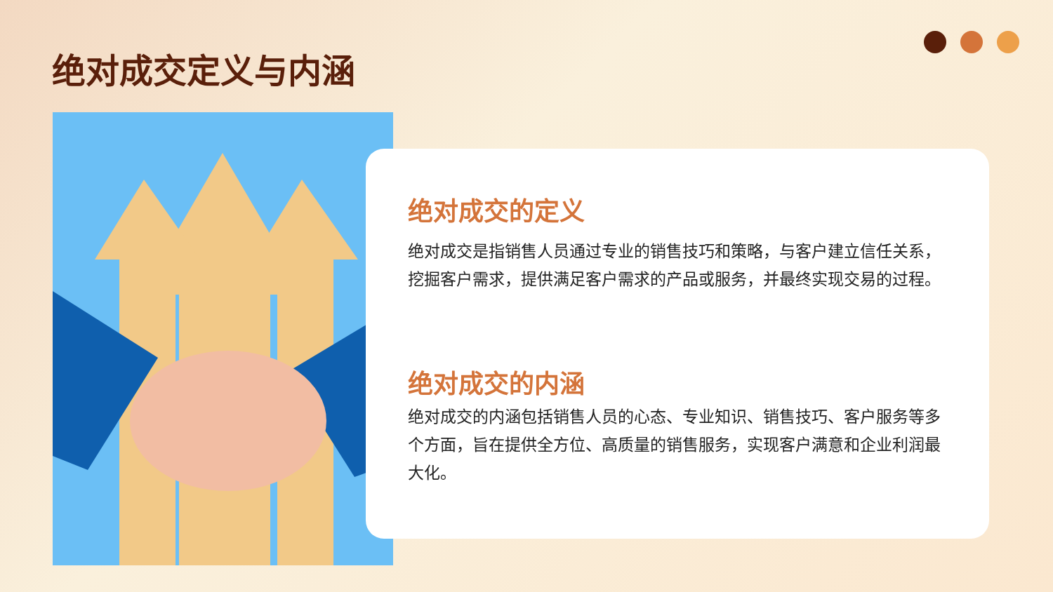绝对成交定义与内涵
绝对成交的定义
绝对成交是指销售人员通过专业的销售技巧和策略，与客户建立信任关系，挖掘客户需求，提供满足客户需求的产品或服务，并最终实现交易的过程。
绝对成交的内涵
绝对成交的内涵包括销售人员的心态、专业知识、销售技巧、客户服务等多个方面，旨在提供全方位、高质量的销售服务，实现客户满意和企业利润最大化。